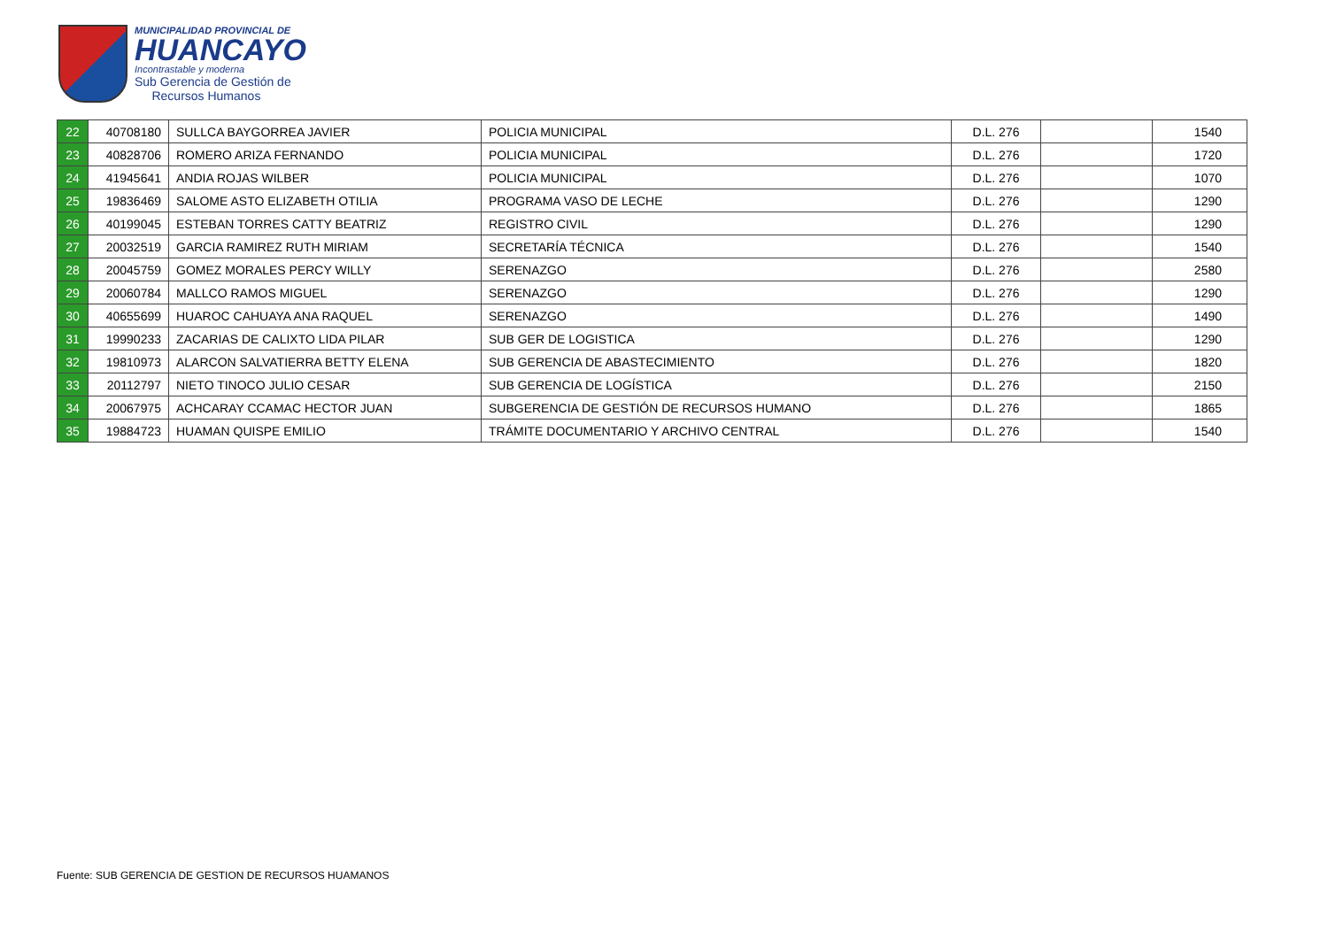MUNICIPALIDAD PROVINCIAL DE
HUANCAYO
Incontrastable y moderna
Sub Gerencia de Gestión de
Recursos Humanos
| 22 | 40708180 | SULLCA BAYGORREA JAVIER | POLICIA MUNICIPAL | D.L. 276 | | 1540 |
| 23 | 40828706 | ROMERO ARIZA FERNANDO | POLICIA MUNICIPAL | D.L. 276 | | 1720 |
| 24 | 41945641 | ANDIA ROJAS WILBER | POLICIA MUNICIPAL | D.L. 276 | | 1070 |
| 25 | 19836469 | SALOME ASTO ELIZABETH OTILIA | PROGRAMA VASO DE LECHE | D.L. 276 | | 1290 |
| 26 | 40199045 | ESTEBAN TORRES CATTY BEATRIZ | REGISTRO CIVIL | D.L. 276 | | 1290 |
| 27 | 20032519 | GARCIA RAMIREZ RUTH MIRIAM | SECRETARÍA TÉCNICA | D.L. 276 | | 1540 |
| 28 | 20045759 | GOMEZ MORALES PERCY WILLY | SERENAZGO | D.L. 276 | | 2580 |
| 29 | 20060784 | MALLCO RAMOS MIGUEL | SERENAZGO | D.L. 276 | | 1290 |
| 30 | 40655699 | HUAROC CAHUAYA ANA RAQUEL | SERENAZGO | D.L. 276 | | 1490 |
| 31 | 19990233 | ZACARIAS DE CALIXTO LIDA PILAR | SUB GER DE LOGISTICA | D.L. 276 | | 1290 |
| 32 | 19810973 | ALARCON SALVATIERRA BETTY ELENA | SUB GERENCIA DE ABASTECIMIENTO | D.L. 276 | | 1820 |
| 33 | 20112797 | NIETO TINOCO JULIO CESAR | SUB GERENCIA DE LOGÍSTICA | D.L. 276 | | 2150 |
| 34 | 20067975 | ACHCARAY CCAMAC HECTOR JUAN | SUBGERENCIA DE GESTIÓN DE RECURSOS HUMANO | D.L. 276 | | 1865 |
| 35 | 19884723 | HUAMAN QUISPE EMILIO | TRÁMITE DOCUMENTARIO Y ARCHIVO CENTRAL | D.L. 276 | | 1540 |
Fuente: SUB GERENCIA DE GESTION DE RECURSOS HUAMANOS